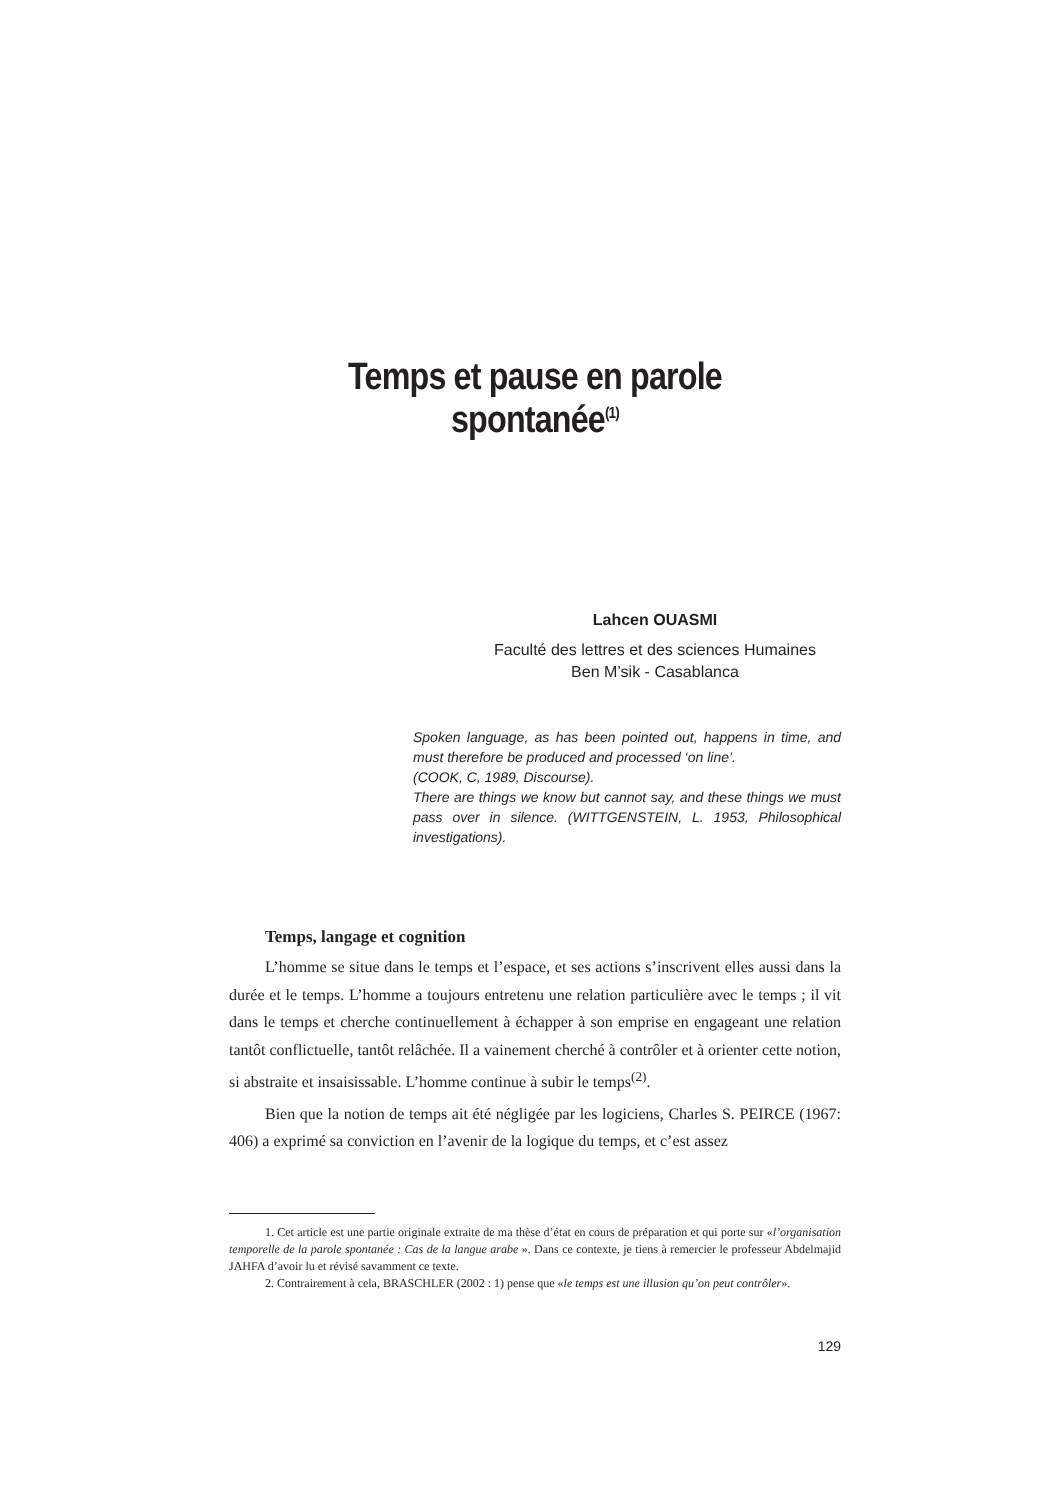Temps et pause en parole spontanée<sup>(1)</sup>
Lahcen OUASMI
Faculté des lettres et des sciences Humaines
Ben M’sik - Casablanca
Spoken language, as has been pointed out, happens in time, and must therefore be produced and processed ‘on line’.
(COOK, C, 1989, Discourse).
There are things we know but cannot say, and these things we must pass over in silence. (WITTGENSTEIN, L. 1953, Philosophical investigations).
Temps, langage et cognition
L’homme se situe dans le temps et l’espace, et ses actions s’inscrivent elles aussi dans la durée et le temps. L’homme a toujours entretenu une relation particulière avec le temps ; il vit dans le temps et cherche continuellement à échapper à son emprise en engageant une relation tantôt conflictuelle, tantôt relâchée. Il a vainement cherché à contrôler et à orienter cette notion, si abstraite et insaisissable. L’homme continue à subir le temps<sup>(2)</sup>.
Bien que la notion de temps ait été négligée par les logiciens, Charles S. PEIRCE (1967: 406) a exprimé sa conviction en l’avenir de la logique du temps, et c’est assez
1. Cet article est une partie originale extraite de ma thèse d’état en cours de préparation et qui porte sur «l’organisation temporelle de la parole spontanée : Cas de la langue arabe ». Dans ce contexte, je tiens à remercier le professeur Abdelmajid JAHFA d’avoir lu et révisé savamment ce texte.
2. Contrairement à cela, BRASCHLER (2002 : 1) pense que «le temps est une illusion qu’on peut contrôler».
129